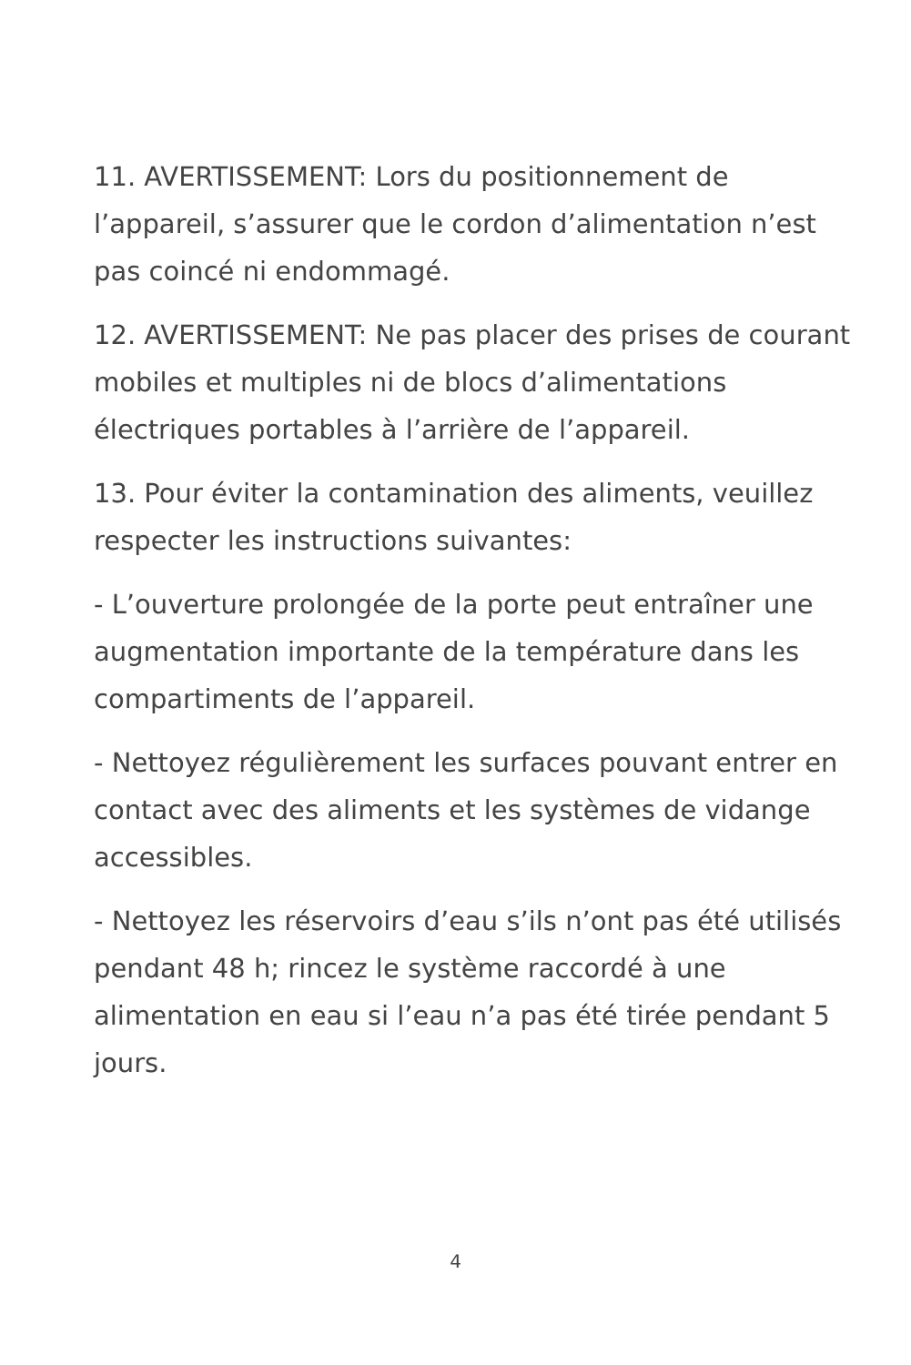11. AVERTISSEMENT: Lors du positionnement de l’appareil, s’assurer que le cordon d’alimentation n’est pas coincé ni endommagé.
12. AVERTISSEMENT: Ne pas placer des prises de courant mobiles et multiples ni de blocs d’alimentations électriques portables à l’arrière de l’appareil.
13. Pour éviter la contamination des aliments, veuillez respecter les instructions suivantes:
- L’ouverture prolongée de la porte peut entraîner une augmentation importante de la température dans les compartiments de l’appareil.
- Nettoyez régulièrement les surfaces pouvant entrer en contact avec des aliments et les systèmes de vidange accessibles.
- Nettoyez les réservoirs d’eau s’ils n’ont pas été utilisés pendant 48 h; rincez le système raccordé à une alimentation en eau si l’eau n’a pas été tirée pendant 5 jours.
4